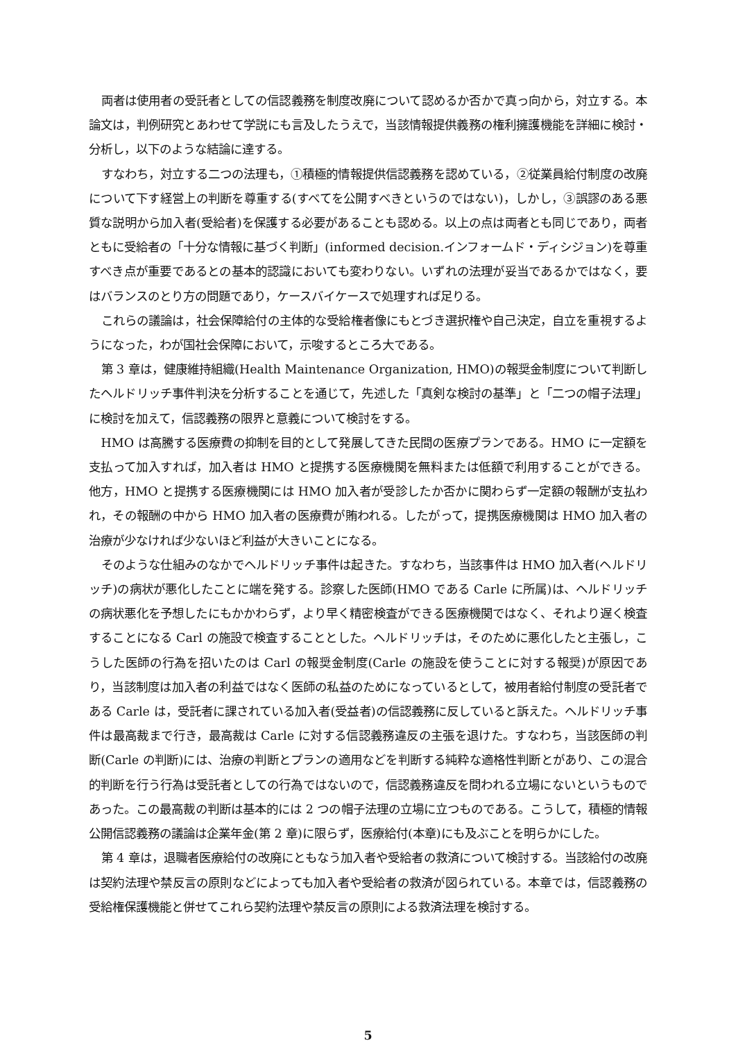両者は使用者の受託者としての信認義務を制度改廃について認めるか否かで真っ向から，対立する。本論文は，判例研究とあわせて学説にも言及したうえで，当該情報提供義務の権利擁護機能を詳細に検討・分析し，以下のような結論に達する。
すなわち，対立する二つの法理も，①積極的情報提供信認義務を認めている，②従業員給付制度の改廃について下す経営上の判断を尊重する(すべてを公開すべきというのではない)，しかし，③誤謬のある悪質な説明から加入者(受給者)を保護する必要があることも認める。以上の点は両者とも同じであり，両者ともに受給者の「十分な情報に基づく判断」(informed decision.インフォームド・ディシジョン)を尊重すべき点が重要であるとの基本的認識においても変わりない。いずれの法理が妥当であるかではなく，要はバランスのとり方の問題であり，ケースバイケースで処理すれば足りる。
これらの議論は，社会保障給付の主体的な受給権者像にもとづき選択権や自己決定，自立を重視するようになった，わが国社会保障において，示唆するところ大である。
第 3 章は，健康維持組織(Health Maintenance Organization, HMO)の報奨金制度について判断したヘルドリッチ事件判決を分析することを通じて，先述した「真剣な検討の基準」と「二つの帽子法理」に検討を加えて，信認義務の限界と意義について検討をする。
HMO は高騰する医療費の抑制を目的として発展してきた民間の医療プランである。HMO に一定額を支払って加入すれば，加入者は HMO と提携する医療機関を無料または低額で利用することができる。他方，HMO と提携する医療機関には HMO 加入者が受診したか否かに関わらず一定額の報酬が支払われ，その報酬の中から HMO 加入者の医療費が賄われる。したがって，提携医療機関は HMO 加入者の治療が少なければ少ないほど利益が大きいことになる。
そのような仕組みのなかでヘルドリッチ事件は起きた。すなわち，当該事件は HMO 加入者(ヘルドリッチ)の病状が悪化したことに端を発する。診察した医師(HMO である Carle に所属)は、ヘルドリッチの病状悪化を予想したにもかかわらず，より早く精密検査ができる医療機関ではなく、それより遅く検査することになる Carl の施設で検査することとした。ヘルドリッチは，そのために悪化したと主張し，こうした医師の行為を招いたのは Carl の報奨金制度(Carle の施設を使うことに対する報奨)が原因であり，当該制度は加入者の利益ではなく医師の私益のためになっているとして，被用者給付制度の受託者である Carle は，受託者に課されている加入者(受益者)の信認義務に反していると訴えた。ヘルドリッチ事件は最高裁まで行き，最高裁は Carle に対する信認義務違反の主張を退けた。すなわち，当該医師の判断(Carle の判断)には、治療の判断とプランの適用などを判断する純粋な適格性判断とがあり、この混合的判断を行う行為は受託者としての行為ではないので，信認義務違反を問われる立場にないというものであった。この最高裁の判断は基本的には 2 つの帽子法理の立場に立つものである。こうして，積極的情報公開信認義務の議論は企業年金(第 2 章)に限らず，医療給付(本章)にも及ぶことを明らかにした。
第 4 章は，退職者医療給付の改廃にともなう加入者や受給者の救済について検討する。当該給付の改廃は契約法理や禁反言の原則などによっても加入者や受給者の救済が図られている。本章では，信認義務の受給権保護機能と併せてこれら契約法理や禁反言の原則による救済法理を検討する。
5